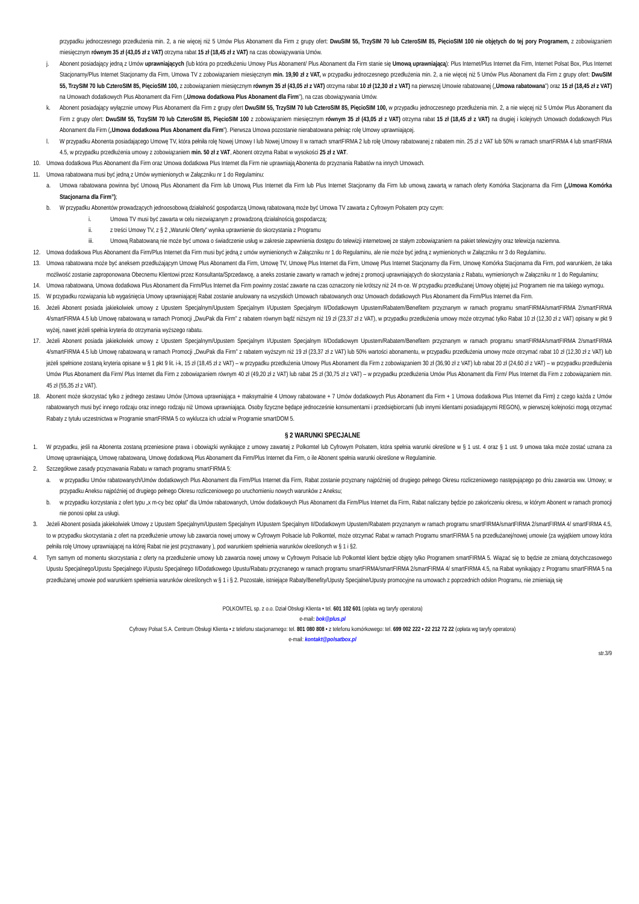przypadku jednoczesnego przedłużenia min. 2, a nie więcej niż 5 Umów Plus Abonament dla Firm z grupy ofert: DwuSIM 55, TrzySIM 70 lub CzteroSIM 85, PięcioSIM 100 nie objętych do tej pory Programem, z zobowiązaniem miesięcznym równym 35 zł (43,05 zł z VAT) otrzyma rabat 15 zł (18,45 zł z VAT) na czas obowiązywania Umów.
j. Abonent posiadający jedną z Umów uprawniających (lub która po przedłużeniu Umowy Plus Abonament/ Plus Abonament dla Firm stanie się Umową uprawniającą): Plus Internet/Plus Internet dla Firm, Internet Polsat Box, Plus Internet Stacjonarny/Plus Internet Stacjonarny dla Firm, Umowa TV z zobowiązaniem miesięcznym min. 19,90 zł z VAT, w przypadku jednoczesnego przedłużenia min. 2, a nie więcej niż 5 Umów Plus Abonament dla Firm z grupy ofert: DwuSIM 55, TrzySIM 70 lub CzteroSIM 85, PięcioSIM 100, z zobowiązaniem miesięcznym równym 35 zł (43,05 zł z VAT) otrzyma rabat 10 zł (12,30 zł z VAT) na pierwszej Umowie rabatowanej („Umowa rabatowana”) oraz 15 zł (18,45 zł z VAT) na Umowach dodatkowych Plus Abonament dla Firm („Umowa dodatkowa Plus Abonament dla Firm”), na czas obowiązywania Umów.
k. Abonent posiadający wyłącznie umowy Plus Abonament dla Firm z grupy ofert DwuSIM 55, TrzySIM 70 lub CzteroSIM 85, PięcioSIM 100, w przypadku jednoczesnego przedłużenia min. 2, a nie więcej niż 5 Umów Plus Abonament dla Firm z grupy ofert: DwuSIM 55, TrzySIM 70 lub CzteroSIM 85, PięcioSIM 100 z zobowiązaniem miesięcznym równym 35 zł (43,05 zł z VAT) otrzyma rabat 15 zł (18,45 zł z VAT) na drugiej i kolejnych Umowach dodatkowych Plus Abonament dla Firm („Umowa dodatkowa Plus Abonament dla Firm”). Pierwsza Umowa pozostanie nierabatowana pełniąc rolę Umowy uprawniającej.
l. W przypadku Abonenta posiadającego Umowę TV, która pełniła rolę Nowej Umowy I lub Nowej Umowy II w ramach smartFIRMA 2 lub rolę Umowy rabatowanej z rabatem min. 25 zł z VAT lub 50% w ramach smartFIRMA 4 lub smartFIRMA 4.5, w przypadku przedłużenia umowy z zobowiązaniem min. 50 zł z VAT, Abonent otrzyma Rabat w wysokości 25 zł z VAT.
10. Umowa dodatkowa Plus Abonament dla Firm oraz Umowa dodatkowa Plus Internet dla Firm nie uprawniają Abonenta do przyznania Rabatów na innych Umowach.
11. Umowa rabatowana musi być jedną z Umów wymienionych w Załączniku nr 1 do Regulaminu:
a. Umowa rabatowana powinna być Umową Plus Abonament dla Firm lub Umową Plus Internet dla Firm lub Plus Internet Stacjonarny dla Firm lub umową zawartą w ramach oferty Komórka Stacjonarna dla Firm („Umowa Komórka Stacjonarna dla Firm”);
b. W przypadku Abonentów prowadzących jednoosobową działalność gospodarczą Umową rabatowaną może być Umowa TV zawarta z Cyfrowym Polsatem przy czym:
i. Umowa TV musi być zawarta w celu niezwiązanym z prowadzoną działalnością gospodarczą;
ii. z treści Umowy TV, z § 2 „Warunki Oferty” wynika uprawnienie do skorzystania z Programu
iii. Umową Rabatowaną nie może być umowa o świadczenie usług w zakresie zapewnienia dostępu do telewizji internetowej ze stałym zobowiązaniem na pakiet telewizyjny oraz telewizja naziemna.
12. Umowa dodatkowa Plus Abonament dla Firm/Plus Internet dla Firm musi być jedną z umów wymienionych w Załączniku nr 1 do Regulaminu, ale nie może być jedną z wymienionych w Załączniku nr 3 do Regulaminu.
13. Umowa rabatowana może być aneksem przedłużającym Umowę Plus Abonament dla Firm, Umowę TV, Umowę Plus Internet dla Firm, Umowę Plus Internet Stacjonarny dla Firm, Umowę Komórka Stacjonarna dla Firm, pod warunkiem, że taka możliwość zostanie zaproponowana Obecnemu Klientowi przez Konsultanta/Sprzedawcę, a aneks zostanie zawarty w ramach w jednej z promocji uprawniających do skorzystania z Rabatu, wymienionych w Załączniku nr 1 do Regulaminu;
14. Umowa rabatowana, Umowa dodatkowa Plus Abonament dla Firm/Plus Internet dla Firm powinny zostać zawarte na czas oznaczony nie krótszy niż 24 m-ce. W przypadku przedłużanej Umowy objętej już Programem nie ma takiego wymogu.
15. W przypadku rozwiązania lub wygaśnięcia Umowy uprawniającej Rabat zostanie anulowany na wszystkich Umowach rabatowanych oraz Umowach dodatkowych Plus Abonament dla Firm/Plus Internet dla Firm.
16. Jeżeli Abonent posiada jakiekolwiek umowy z Upustem Specjalnym/Upustem Specjalnym I/Upustem Specjalnym II/Dodatkowym Upustem/Rabatem/Benefitem przyznanym w ramach programu smartFIRMA/smartFIRMA 2/smartFIRMA 4/smartFIRMA 4.5 lub Umowę rabatowaną w ramach Promocji „DwuPak dla Firm” z rabatem równym bądź niższym niż 19 zł (23,37 zł z VAT), w przypadku przedłużenia umowy może otrzymać tylko Rabat 10 zł (12,30 zł z VAT) opisany w pkt 9 wyżej, nawet jeżeli spełnia kryteria do otrzymania wyższego rabatu.
17. Jeżeli Abonent posiada jakiekolwiek umowy z Upustem Specjalnym/Upustem Specjalnym I/Upustem Specjalnym II/Dodatkowym Upustem/Rabatem/Benefitem przyznanym w ramach programu smartFIRMA/smartFIRMA 2/smartFIRMA 4/smartFIRMA 4.5 lub Umowę rabatowaną w ramach Promocji „DwuPak dla Firm” z rabatem wyższym niż 19 zł (23,37 zł z VAT) lub 50% wartości abonamentu, w przypadku przedłużenia umowy może otrzymać rabat 10 zł (12,30 zł z VAT) lub jeżeli spełnione zostaną kryteria opisane w § 1 pkt 9 lit. i-k, 15 zł (18,45 zł z VAT) – w przypadku przedłużenia Umowy Plus Abonament dla Firm z zobowiązaniem 30 zł (36,90 zł z VAT) lub rabat 20 zł (24,60 zł z VAT) – w przypadku przedłużenia Umów Plus Abonament dla Firm/ Plus Internet dla Firm z zobowiązaniem równym 40 zł (49,20 zł z VAT) lub rabat 25 zł (30,75 zł z VAT) – w przypadku przedłużenia Umów Plus Abonament dla Firm/ Plus Internet dla Firm z zobowiązaniem min. 45 zł (55,35 zł z VAT).
18. Abonent może skorzystać tylko z jednego zestawu Umów (Umowa uprawniająca + maksymalnie 4 Umowy rabatowane + 7 Umów dodatkowych Plus Abonament dla Firm + 1 Umowa dodatkowa Plus Internet dla Firm) z czego każda z Umów rabatowanych musi być innego rodzaju oraz innego rodzaju niż Umowa uprawniająca. Osoby fizyczne będące jednocześnie konsumentami i przedsiębiorcami (lub innymi klientami posiadającymi REGON), w pierwszej kolejności mogą otrzymać Rabaty z tytułu uczestnictwa w Programie smartFIRMA 5 co wyklucza ich udział w Programie smartDOM 5.
§ 2 WARUNKI SPECJALNE
1. W przypadku, jeśli na Abonenta zostaną przeniesione prawa i obowiązki wynikające z umowy zawartej z Polkomtel lub Cyfrowym Polsatem, która spełnia warunki określone w § 1 ust. 4 oraz § 1 ust. 9 umowa taka może zostać uznana za Umowę uprawniającą, Umowę rabatowaną, Umowę dodatkową Plus Abonament dla Firm/Plus Internet dla Firm, o ile Abonent spełnia warunki określone w Regulaminie.
2. Szczegółowe zasady przyznawania Rabatu w ramach programu smartFIRMA 5:
a. w przypadku Umów rabatowanych/Umów dodatkowych Plus Abonament dla Firm/Plus Internet dla Firm, Rabat zostanie przyznany najpóźniej od drugiego pełnego Okresu rozliczeniowego następującego po dniu zawarcia ww. Umowy; w przypadku Aneksu najpóźniej od drugiego pełnego Okresu rozliczeniowego po uruchomieniu nowych warunków z Aneksu;
b. w przypadku korzystania z ofert typu „x m-cy bez opłat” dla Umów rabatowanych, Umów dodatkowych Plus Abonament dla Firm/Plus Internet dla Firm, Rabat naliczany będzie po zakończeniu okresu, w którym Abonent w ramach promocji nie ponosi opłat za usługi.
3. Jeżeli Abonent posiada jakiekolwiek Umowy z Upustem Specjalnym/Upustem Specjalnym I/Upustem Specjalnym II/Dodatkowym Upustem/Rabatem przyznanym w ramach programu smartFIRMA/smartFIRMA 2/smartFIRMA 4/ smartFIRMA 4.5, to w przypadku skorzystania z ofert na przedłużenie umowy lub zawarcia nowej umowy w Cyfrowym Polsacie lub Polkomtel, może otrzymać Rabat w ramach Programu smartFIRMA 5 na przedłużanej/nowej umowie (za wyjątkiem umowy która pełniła rolę Umowy uprawniającej na której Rabat nie jest przyznawany ), pod warunkiem spełnienia warunków określonych w § 1 i §2.
4. Tym samym od momentu skorzystania z oferty na przedłużenie umowy lub zawarcia nowej umowy w Cyfrowym Polsacie lub Polkomtel klient będzie objęty tylko Programem smartFIRMA 5. Wiązać się to będzie ze zmianą dotychczasowego Upustu Specjalnego/Upustu Specjalnego I/Upustu Specjalnego II/Dodatkowego Upustu/Rabatu przyznanego w ramach programu smartFIRMA/smartFIRMA 2/smartFIRMA 4/ smartFIRMA 4.5, na Rabat wynikający z Programu smartFIRMA 5 na przedłużanej umowie pod warunkiem spełnienia warunków określonych w § 1 i § 2. Pozostałe, istniejące Rabaty/Benefity/Upusty Specjalne/Upusty promocyjne na umowach z poprzednich odsłon Programu, nie zmieniają się
POLKOMTEL sp. z o.o. Dział Obsługi Klienta • tel. 601 102 601 (opłata wg taryfy operatora)
e-mail: bok@plus.pl
Cyfrowy Polsat S.A. Centrum Obsługi Klienta • z telefonu stacjonarnego: tel. 801 080 808 • z telefonu komórkowego: tel. 699 002 222 • 22 212 72 22 (opłata wg taryfy operatora)
e-mail: kontakt@polsatbox.pl
str.3/9